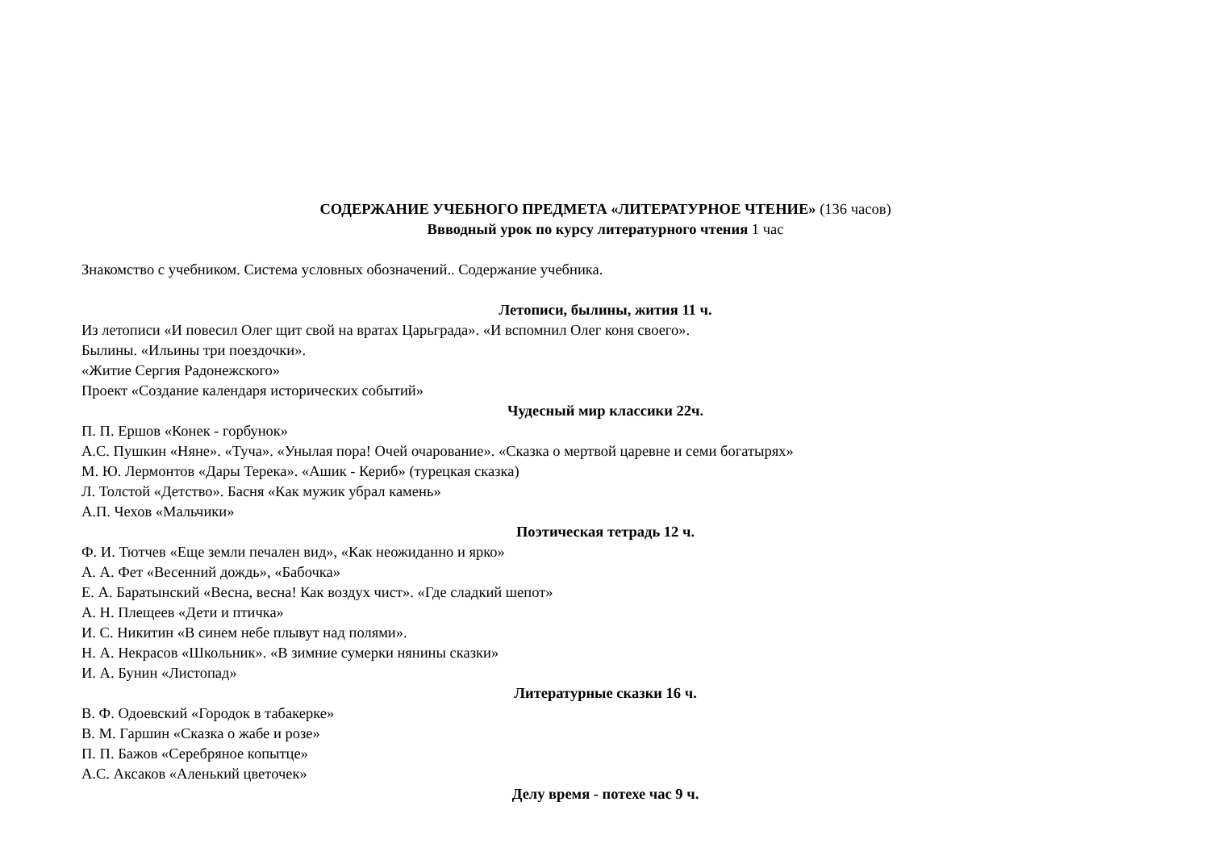СОДЕРЖАНИЕ УЧЕБНОГО ПРЕДМЕТА «ЛИТЕРАТУРНОЕ ЧТЕНИЕ» (136 часов)
Ввводный урок по курсу литературного чтения 1 час
Знакомство с учебником. Система условных обозначений.. Содержание учебника.
Летописи, былины, жития 11 ч.
Из летописи «И повесил Олег щит свой на вратах Царьграда». «И вспомнил Олег коня своего».
Былины. «Ильины три поездочки».
«Житие Сергия Радонежского»
Проект «Создание календаря исторических событий»
Чудесный мир классики 22ч.
П. П. Ершов «Конек - горбунок»
А.С. Пушкин «Няне». «Туча». «Унылая пора! Очей очарование». «Сказка о мертвой царевне и семи богатырях»
М. Ю. Лермонтов «Дары Терека». «Ашик - Кериб» (турецкая сказка)
Л. Толстой «Детство». Басня «Как мужик убрал камень»
А.П. Чехов «Мальчики»
Поэтическая тетрадь 12 ч.
Ф. И. Тютчев «Еще земли печален вид», «Как неожиданно и ярко»
А. А. Фет «Весенний дождь», «Бабочка»
Е. А. Баратынский «Весна, весна! Как воздух чист». «Где сладкий шепот»
А. Н. Плещеев «Дети и птичка»
И. С. Никитин «В синем небе плывут над полями».
Н. А. Некрасов «Школьник». «В зимние сумерки нянины сказки»
И. А. Бунин «Листопад»
Литературные сказки 16 ч.
В. Ф. Одоевский «Городок в табакерке»
В. М. Гаршин «Сказка о жабе и розе»
П. П. Бажов «Серебряное копытце»
А.С. Аксаков «Аленький цветочек»
Делу время - потехе час 9 ч.